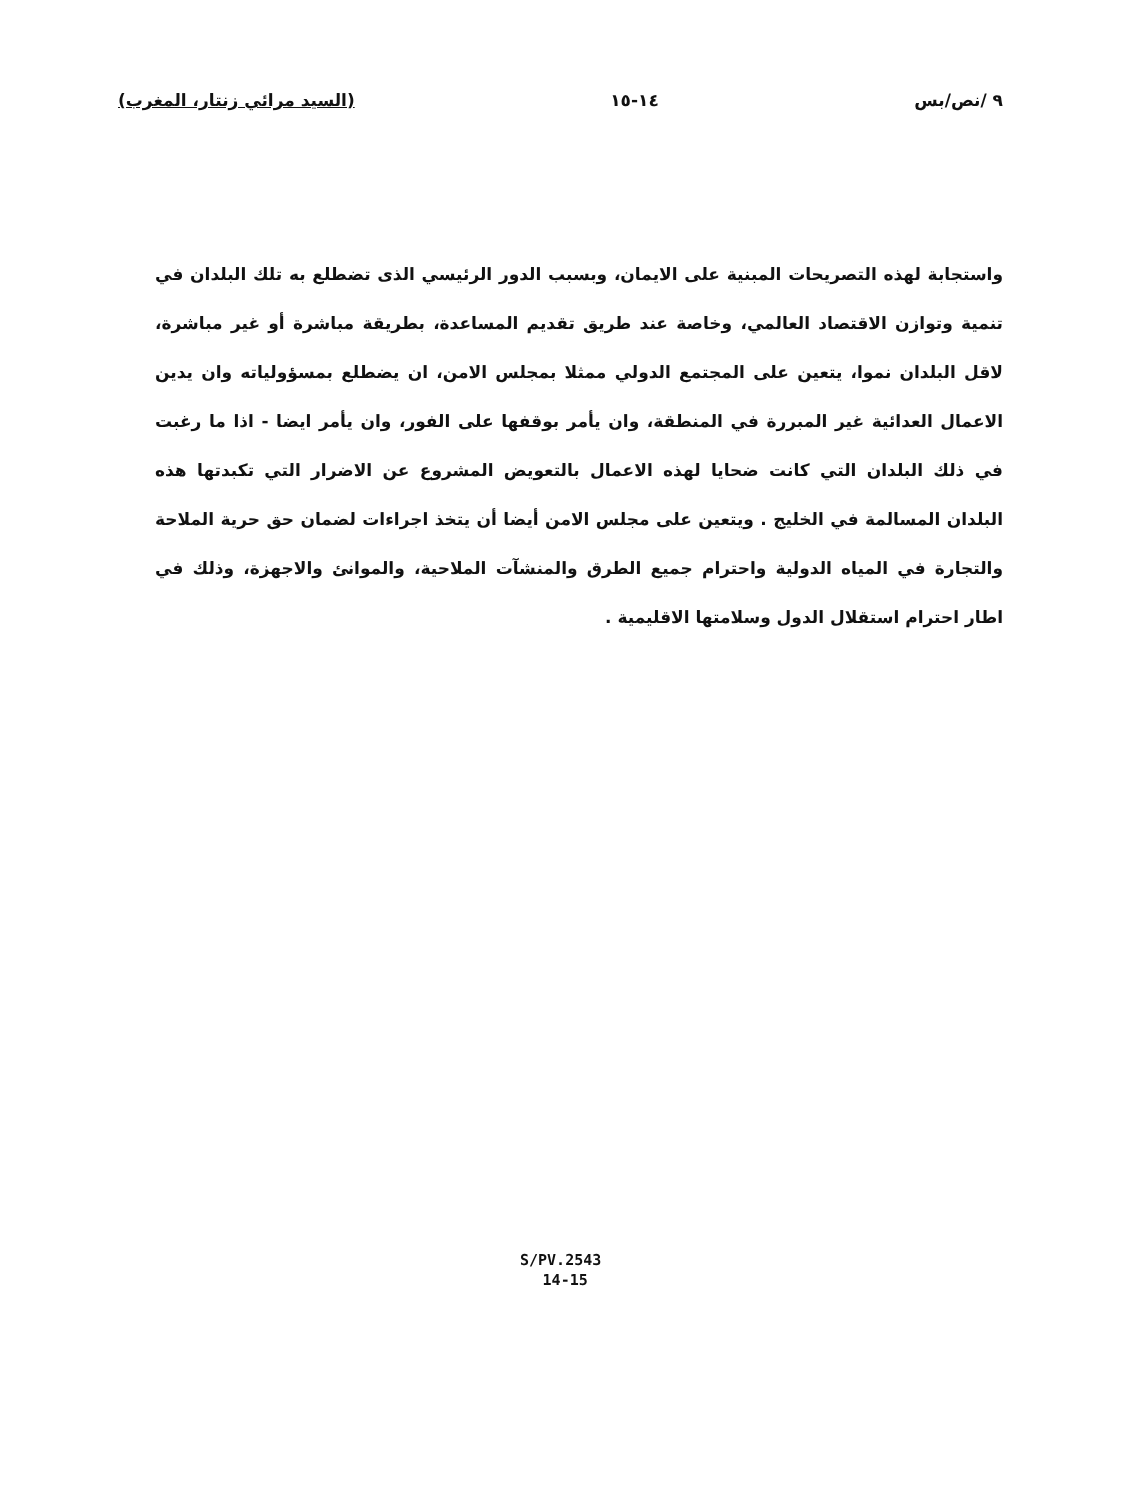٩ /نص/بس ١٤-١٥ (السيد مرائي زنتار، المغرب)
واستجابة لهذه التصريحات المبنية على الايمان، وبسبب الدور الرئيسي الذى تضطلع به تلك البلدان في تنمية وتوازن الاقتصاد العالمي، وخاصة عند طريق تقديم المساعدة، بطريقة مباشرة أو غير مباشرة، لاقل البلدان نموا، يتعين على المجتمع الدولي ممثلا بمجلس الامن، ان يضطلع بمسؤولياته وان يدين الاعمال العدائية غير المبررة في المنطقة، وان يأمر بوقفها على الفور، وان يأمر ايضا - اذا ما رغبت في ذلك البلدان التي كانت ضحايا لهذه الاعمال بالتعويض المشروع عن الاضرار التي تكبدتها هذه البلدان المسالمة في الخليج . ويتعين على مجلس الامن أيضا أن يتخذ اجراءات لضمان حق حرية الملاحة والتجارة في المياه الدولية واحترام جميع الطرق والمنشآت الملاحية، والموانئ والاجهزة، وذلك في اطار احترام استقلال الدول وسلامتها الاقليمية .
S/PV.2543
14-15